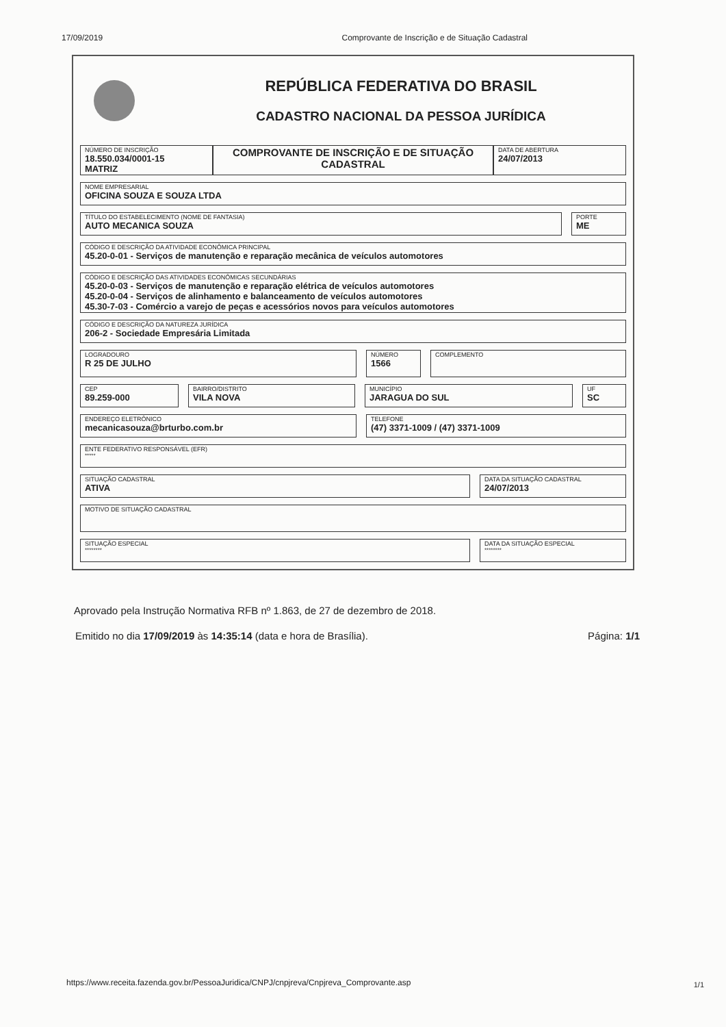17/09/2019 Comprovante de Inscrição e de Situação Cadastral
REPÚBLICA FEDERATIVA DO BRASIL
CADASTRO NACIONAL DA PESSOA JURÍDICA
NÚMERO DE INSCRIÇÃO
18.550.034/0001-15
MATRIZ
COMPROVANTE DE INSCRIÇÃO E DE SITUAÇÃO CADASTRAL
DATA DE ABERTURA
24/07/2013
NOME EMPRESARIAL
OFICINA SOUZA E SOUZA LTDA
TÍTULO DO ESTABELECIMENTO (NOME DE FANTASIA)
AUTO MECANICA SOUZA
PORTE
ME
CÓDIGO E DESCRIÇÃO DA ATIVIDADE ECONÔMICA PRINCIPAL
45.20-0-01 - Serviços de manutenção e reparação mecânica de veículos automotores
CÓDIGO E DESCRIÇÃO DAS ATIVIDADES ECONÔMICAS SECUNDÁRIAS
45.20-0-03 - Serviços de manutenção e reparação elétrica de veículos automotores
45.20-0-04 - Serviços de alinhamento e balanceamento de veículos automotores
45.30-7-03 - Comércio a varejo de peças e acessórios novos para veículos automotores
CÓDIGO E DESCRIÇÃO DA NATUREZA JURÍDICA
206-2 - Sociedade Empresária Limitada
LOGRADOURO
R 25 DE JULHO
NÚMERO
1566
COMPLEMENTO
CEP
89.259-000
BAIRRO/DISTRITO
VILA NOVA
MUNICÍPIO
JARAGUA DO SUL
UF
SC
ENDEREÇO ELETRÔNICO
mecanicasouza@brturbo.com.br
TELEFONE
(47) 3371-1009 / (47) 3371-1009
ENTE FEDERATIVO RESPONSÁVEL (EFR)
*****
SITUAÇÃO CADASTRAL
ATIVA
DATA DA SITUAÇÃO CADASTRAL
24/07/2013
MOTIVO DE SITUAÇÃO CADASTRAL
SITUAÇÃO ESPECIAL
********
DATA DA SITUAÇÃO ESPECIAL
********
Aprovado pela Instrução Normativa RFB nº 1.863, de 27 de dezembro de 2018.
Emitido no dia 17/09/2019 às 14:35:14 (data e hora de Brasília). Página: 1/1
https://www.receita.fazenda.gov.br/PessoaJuridica/CNPJ/cnpjreva/Cnpjreva_Comprovante.asp
1/1